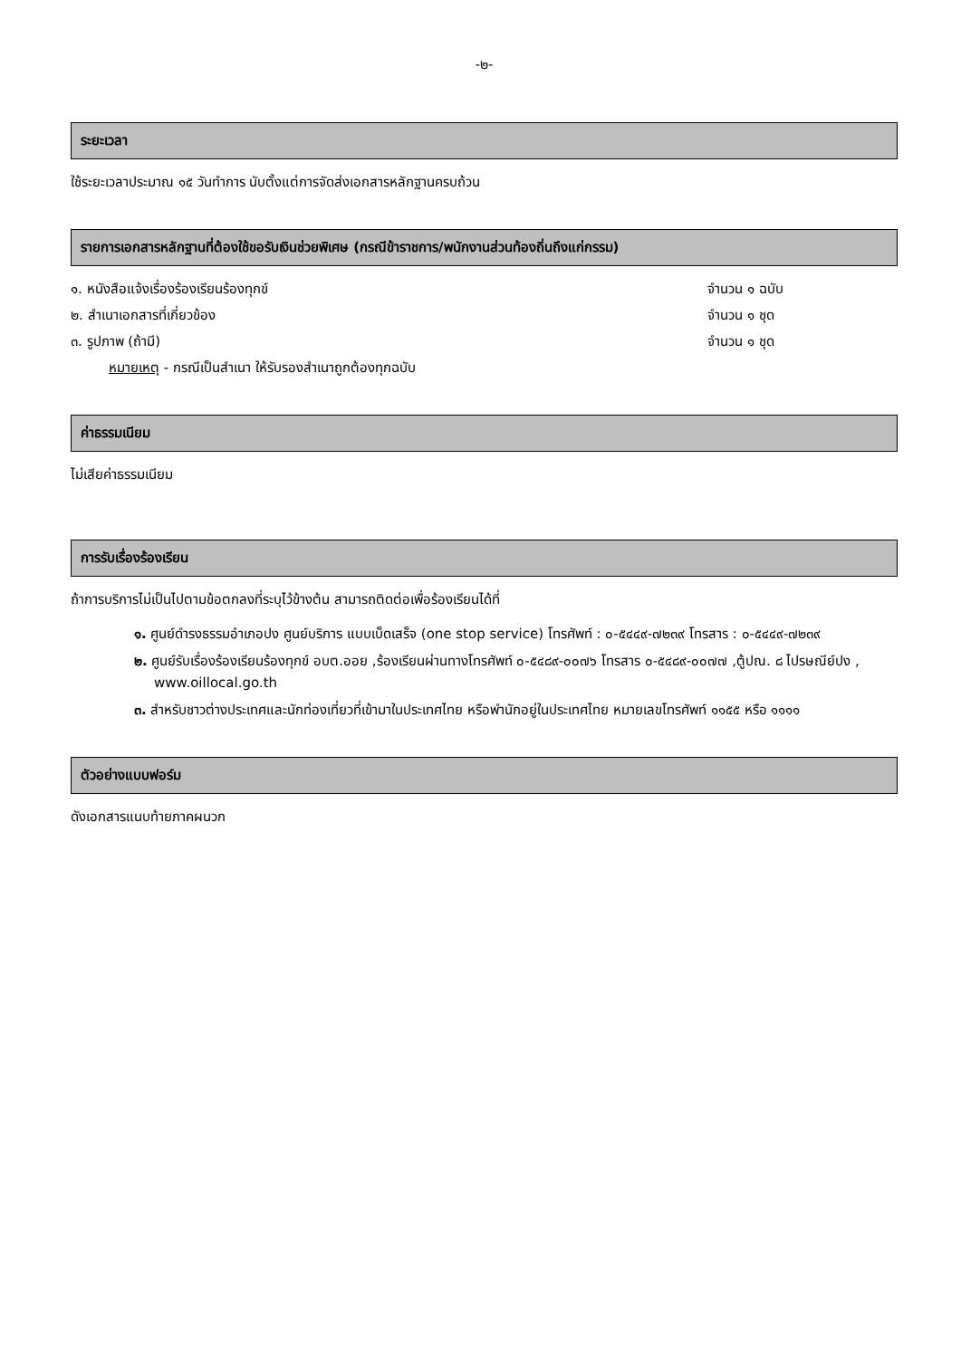-๒-
ระยะเวลา
ใช้ระยะเวลาประมาณ ๑๕ วันทำการ นับตั้งแต่การจัดส่งเอกสารหลักฐานครบถ้วน
รายการเอกสารหลักฐานที่ต้องใช้ขอรับเงินช่วยพิเศษ (กรณีข้าราชการ/พนักงานส่วนท้องถิ่นถึงแก่กรรม)
๑. หนังสือแจ้งเรื่องร้องเรียนร้องทุกข์ จำนวน ๑ ฉบับ
๒. สำเนาเอกสารที่เกี่ยวข้อง จำนวน ๑ ชุด
๓. รูปภาพ (ถ้ามี) จำนวน ๑ ชุด
หมายเหตุ - กรณีเป็นสำเนา ให้รับรองสำเนาถูกต้องทุกฉบับ
ค่าธรรมเนียม
ไม่เสียค่าธรรมเนียม
การรับเรื่องร้องเรียน
ถ้าการบริการไม่เป็นไปตามข้อตกลงที่ระบุไว้ข้างต้น สามารถติดต่อเพื่อร้องเรียนได้ที่
๑. ศูนย์ดำรงธรรมอำเภอปง ศูนย์บริการ แบบเบ็ดเสร็จ (one stop service) โทรศัพท์ : ๐-๕๔๔๙-๗๒๓๙ โทรสาร : ๐-๕๔๔๙-๗๒๓๙
๒. ศูนย์รับเรื่องร้องเรียนร้องทุกข์ อบต.ออย ,ร้องเรียนผ่านทางโทรศัพท์ ๐-๕๔๘๙-๐๐๗๖ โทรสาร ๐-๕๔๘๙-๐๐๗๗ ,ตู้ปณ. ๘ ไปรษณีย์ปง , www.oillocal.go.th
๓. สำหรับชาวต่างประเทศและนักท่องเที่ยวที่เข้ามาในประเทศไทย หรือพำนักอยู่ในประเทศไทย หมายเลขโทรศัพท์ ๑๑๕๕ หรือ ๑๑๑๑
ตัวอย่างแบบฟอร์ม
ดังเอกสารแนบท้ายภาคผนวก